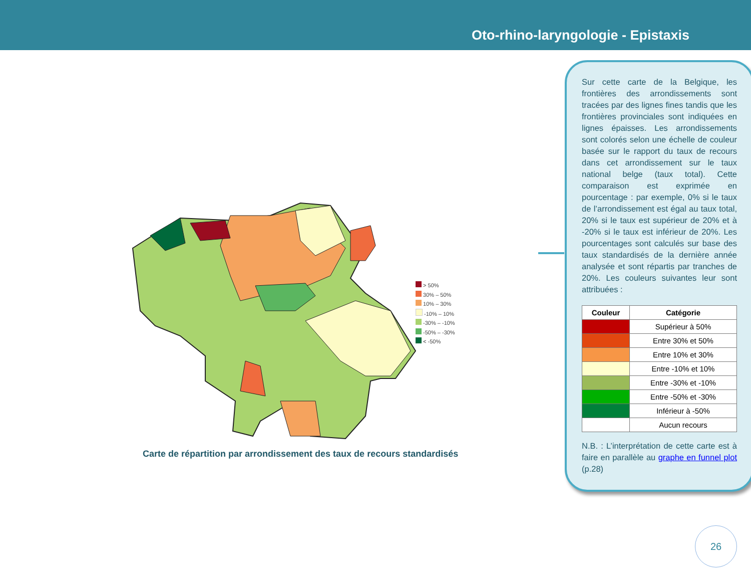Oto-rhino-laryngologie - Epistaxis
> 50%
30% – 50%
10% – 30%
-10% – 10%
-30% – -10%
-50% – -30%
< -50%
Carte de répartition par arrondissement des taux de recours standardisés
Sur cette carte de la Belgique, les frontières des arrondissements sont tracées par des lignes fines tandis que les frontières provinciales sont indiquées en lignes épaisses. Les arrondissements sont colorés selon une échelle de couleur basée sur le rapport du taux de recours dans cet arrondissement sur le taux national belge (taux total). Cette comparaison est exprimée en pourcentage : par exemple, 0% si le taux de l’arrondissement est égal au taux total, 20% si le taux est supérieur de 20% et à -20% si le taux est inférieur de 20%. Les pourcentages sont calculés sur base des taux standardisés de la dernière année analysée et sont répartis par tranches de 20%. Les couleurs suivantes leur sont attribuées :
| Couleur | Catégorie |
| --- | --- |
| | Supérieur à 50% |
| | Entre 30% et 50% |
| | Entre 10% et 30% |
| | Entre -10% et 10% |
| | Entre -30% et -10% |
| | Entre -50% et -30% |
| | Inférieur à -50% |
| | Aucun recours |
N.B. : L’interprétation de cette carte est à faire en parallèle au graphe en funnel plot (p.28)
26